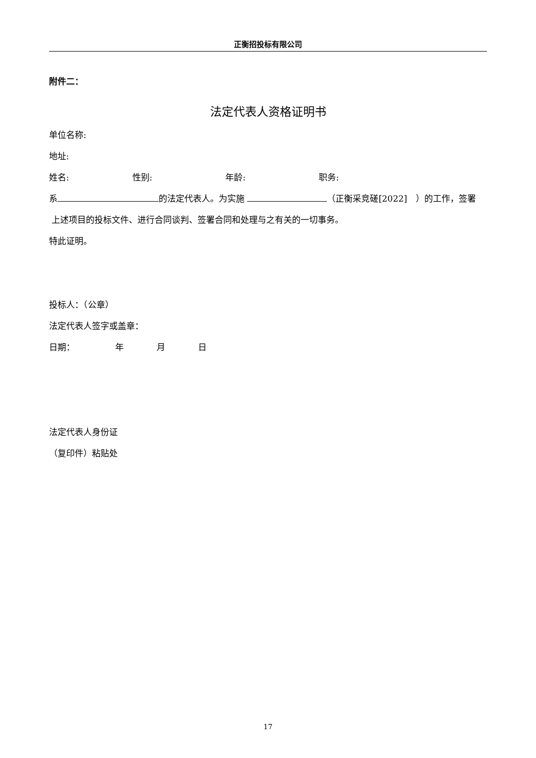正衡招投标有限公司
附件二：
法定代表人资格证明书
单位名称:
地址:
姓名: 性别: 年龄: 职务:
系 的法定代表人。为实施 （正衡采竞磋[2022]　）的工作，签署
上述项目的投标文件、进行合同谈判、签署合同和处理与之有关的一切事务。
特此证明。
投标人：（公章）
法定代表人签字或盖章：
日期： 年 月 日
法定代表人身份证
（复印件）粘贴处
17